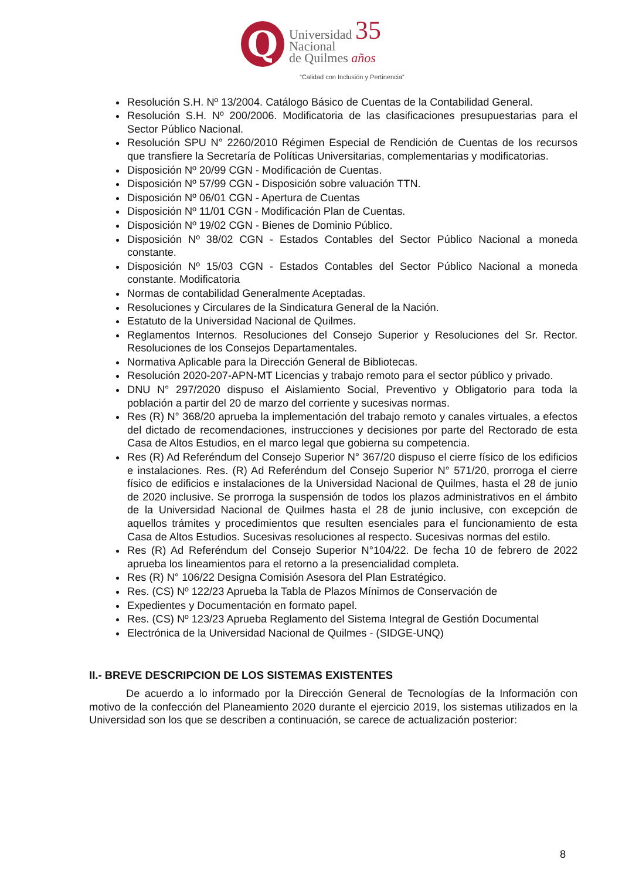Q
Universidad 35
Nacional
de Quilmes años
“Calidad con Inclusión y Pertinencia”
Resolución S.H. Nº 13/2004. Catálogo Básico de Cuentas de la Contabilidad General.
Resolución S.H. Nº 200/2006. Modificatoria de las clasificaciones presupuestarias para el Sector Público Nacional.
Resolución SPU N° 2260/2010 Régimen Especial de Rendición de Cuentas de los recursos que transfiere la Secretaría de Políticas Universitarias, complementarias y modificatorias.
Disposición Nº 20/99 CGN - Modificación de Cuentas.
Disposición Nº 57/99 CGN - Disposición sobre valuación TTN.
Disposición Nº 06/01 CGN - Apertura de Cuentas
Disposición Nº 11/01 CGN - Modificación Plan de Cuentas.
Disposición Nº 19/02 CGN - Bienes de Dominio Público.
Disposición Nº 38/02 CGN - Estados Contables del Sector Público Nacional a moneda constante.
Disposición Nº 15/03 CGN - Estados Contables del Sector Público Nacional a moneda constante. Modificatoria
Normas de contabilidad Generalmente Aceptadas.
Resoluciones y Circulares de la Sindicatura General de la Nación.
Estatuto de la Universidad Nacional de Quilmes.
Reglamentos Internos. Resoluciones del Consejo Superior y Resoluciones del Sr. Rector. Resoluciones de los Consejos Departamentales.
Normativa Aplicable para la Dirección General de Bibliotecas.
Resolución 2020-207-APN-MT Licencias y trabajo remoto para el sector público y privado.
DNU N° 297/2020 dispuso el Aislamiento Social, Preventivo y Obligatorio para toda la población a partir del 20 de marzo del corriente y sucesivas normas.
Res (R) N° 368/20 aprueba la implementación del trabajo remoto y canales virtuales, a efectos del dictado de recomendaciones, instrucciones y decisiones por parte del Rectorado de esta Casa de Altos Estudios, en el marco legal que gobierna su competencia.
Res (R) Ad Referéndum del Consejo Superior N° 367/20 dispuso el cierre físico de los edificios e instalaciones. Res. (R) Ad Referéndum del Consejo Superior N° 571/20, prorroga el cierre físico de edificios e instalaciones de la Universidad Nacional de Quilmes, hasta el 28 de junio de 2020 inclusive. Se prorroga la suspensión de todos los plazos administrativos en el ámbito de la Universidad Nacional de Quilmes hasta el 28 de junio inclusive, con excepción de aquellos trámites y procedimientos que resulten esenciales para el funcionamiento de esta Casa de Altos Estudios. Sucesivas resoluciones al respecto. Sucesivas normas del estilo.
Res (R) Ad Referéndum del Consejo Superior N°104/22. De fecha 10 de febrero de 2022 aprueba los lineamientos para el retorno a la presencialidad completa.
Res (R) N° 106/22 Designa Comisión Asesora del Plan Estratégico.
Res. (CS) Nº 122/23 Aprueba la Tabla de Plazos Mínimos de Conservación de
Expedientes y Documentación en formato papel.
Res. (CS) Nº 123/23 Aprueba Reglamento del Sistema Integral de Gestión Documental
Electrónica de la Universidad Nacional de Quilmes - (SIDGE-UNQ)
II.- BREVE DESCRIPCION DE LOS SISTEMAS EXISTENTES
De acuerdo a lo informado por la Dirección General de Tecnologías de la Información con motivo de la confección del Planeamiento 2020 durante el ejercicio 2019, los sistemas utilizados en la Universidad son los que se describen a continuación, se carece de actualización posterior:
8